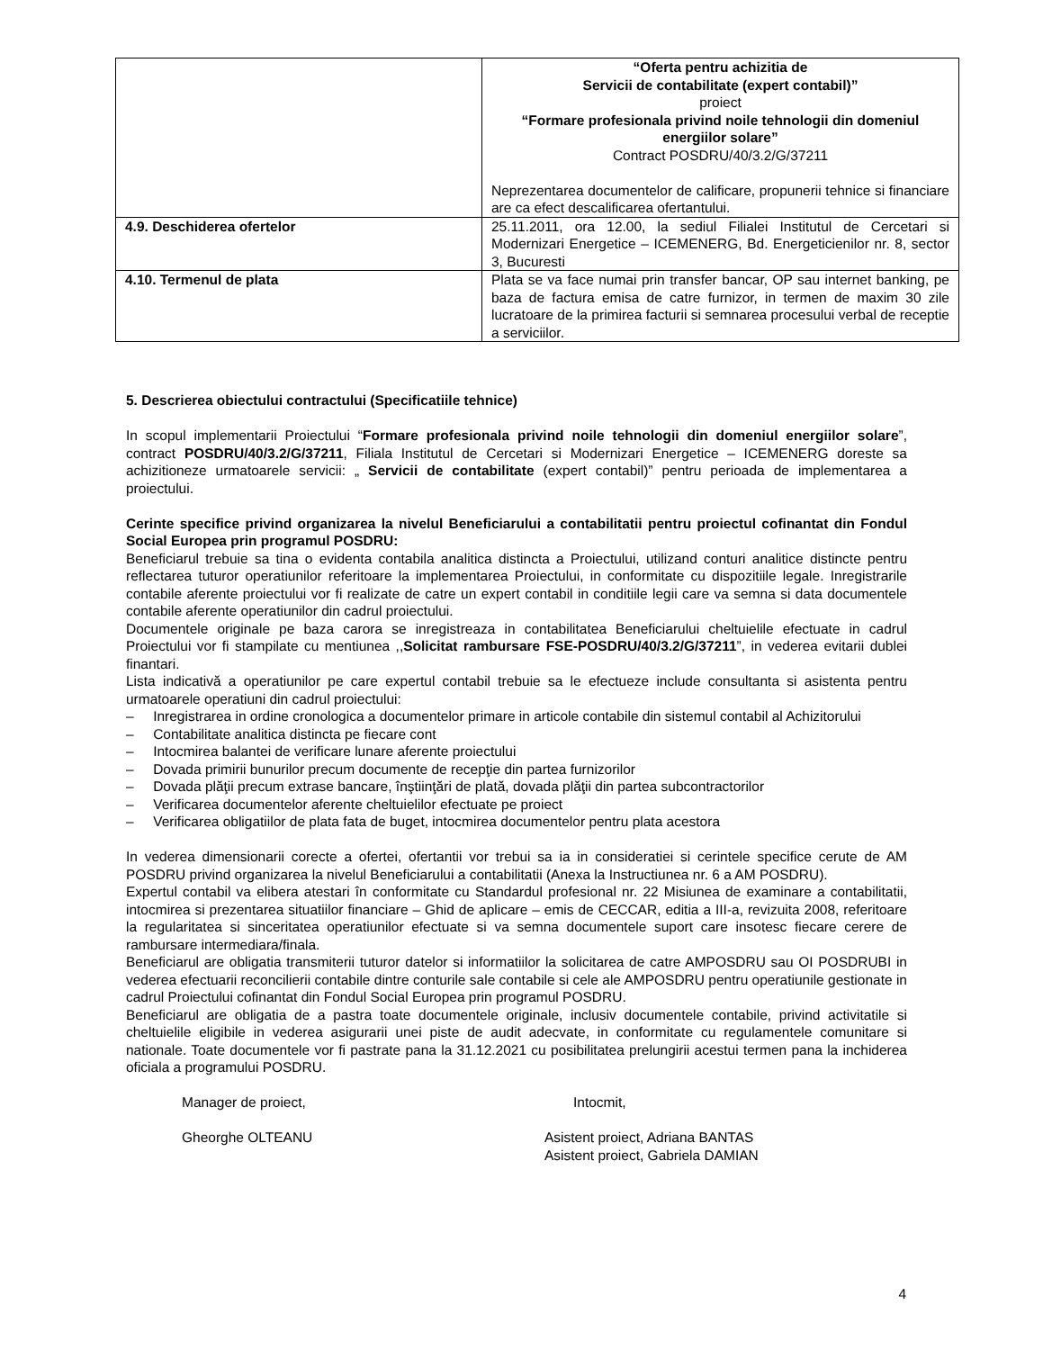| | “Oferta pentru achizitia de Servicii de contabilitate (expert contabil)” proiect “Formare profesionala privind noile tehnologii din domeniul energiilor solare” Contract POSDRU/40/3.2/G/37211 Neprezentarea documentelor de calificare, propunerii tehnice si financiare are ca efect descalificarea ofertantului. |
| 4.9. Deschiderea ofertelor | 25.11.2011, ora 12.00, la sediul Filialei Institutul de Cercetari si Modernizari Energetice – ICEMENERG, Bd. Energeticienilor nr. 8, sector 3, Bucuresti |
| 4.10. Termenul de plata | Plata se va face numai prin transfer bancar, OP sau internet banking, pe baza de factura emisa de catre furnizor, in termen de maxim 30 zile lucratoare de la primirea facturii si semnarea procesului verbal de receptie a serviciilor. |
5. Descrierea obiectului contractului (Specificatiile tehnice)
In scopul implementarii Proiectului “Formare profesionala privind noile tehnologii din domeniul energiilor solare”, contract POSDRU/40/3.2/G/37211, Filiala Institutul de Cercetari si Modernizari Energetice – ICEMENERG doreste sa achizitioneze urmatoarele servicii: „ Servicii de contabilitate (expert contabil)” pentru perioada de implementarea a proiectului.
Cerinte specifice privind organizarea la nivelul Beneficiarului a contabilitatii pentru proiectul cofinantat din Fondul Social Europea prin programul POSDRU:
Beneficiarul trebuie sa tina o evidenta contabila analitica distincta a Proiectului, utilizand conturi analitice distincte pentru reflectarea tuturor operatiunilor referitoare la implementarea Proiectului, in conformitate cu dispozitiile legale. Inregistrarile contabile aferente proiectului vor fi realizate de catre un expert contabil in conditiile legii care va semna si data documentele contabile aferente operatiunilor din cadrul proiectului.
Documentele originale pe baza carora se inregistreaza in contabilitatea Beneficiarului cheltuielile efectuate in cadrul Proiectului vor fi stampilate cu mentiunea ,,Solicitat rambursare FSE-POSDRU/40/3.2/G/37211”, in vederea evitarii dublei finantari.
Lista indicativă a operatiunilor pe care expertul contabil trebuie sa le efectueze include consultanta si asistenta pentru urmatoarele operatiuni din cadrul proiectului:
– Inregistrarea in ordine cronologica a documentelor primare in articole contabile din sistemul contabil al Achizitorului
– Contabilitate analitica distincta pe fiecare cont
– Intocmirea balantei de verificare lunare aferente proiectului
– Dovada primirii bunurilor precum documente de recepţie din partea furnizorilor
– Dovada plăţii precum extrase bancare, înştiinţări de plată, dovada plăţii din partea subcontractorilor
– Verificarea documentelor aferente cheltuielilor efectuate pe proiect
– Verificarea obligatiilor de plata fata de buget, intocmirea documentelor pentru plata acestora
In vederea dimensionarii corecte a ofertei, ofertantii vor trebui sa ia in consideratiei si cerintele specifice cerute de AM POSDRU privind organizarea la nivelul Beneficiarului a contabilitatii (Anexa la Instructiunea nr. 6 a AM POSDRU).
Expertul contabil va elibera atestari în conformitate cu Standardul profesional nr. 22 Misiunea de examinare a contabilitatii, intocmirea si prezentarea situatiilor financiare – Ghid de aplicare – emis de CECCAR, editia a III-a, revizuita 2008, referitoare la regularitatea si sinceritatea operatiunilor efectuate si va semna documentele suport care insotesc fiecare cerere de rambursare intermediara/finala.
Beneficiarul are obligatia transmiterii tuturor datelor si informatiilor la solicitarea de catre AMPOSDRU sau OI POSDRUBI in vederea efectuarii reconcilierii contabile dintre conturile sale contabile si cele ale AMPOSDRU pentru operatiunile gestionate in cadrul Proiectului cofinantat din Fondul Social Europea prin programul POSDRU.
Beneficiarul are obligatia de a pastra toate documentele originale, inclusiv documentele contabile, privind activitatile si cheltuielile eligibile in vederea asigurarii unei piste de audit adecvate, in conformitate cu regulamentele comunitare si nationale. Toate documentele vor fi pastrate pana la 31.12.2021 cu posibilitatea prelungirii acestui termen pana la inchiderea oficiala a programului POSDRU.
Manager de proiect, Intocmit,
Gheorghe OLTEANU Asistent proiect, Adriana BANTAS
Asistent proiect, Gabriela DAMIAN
4